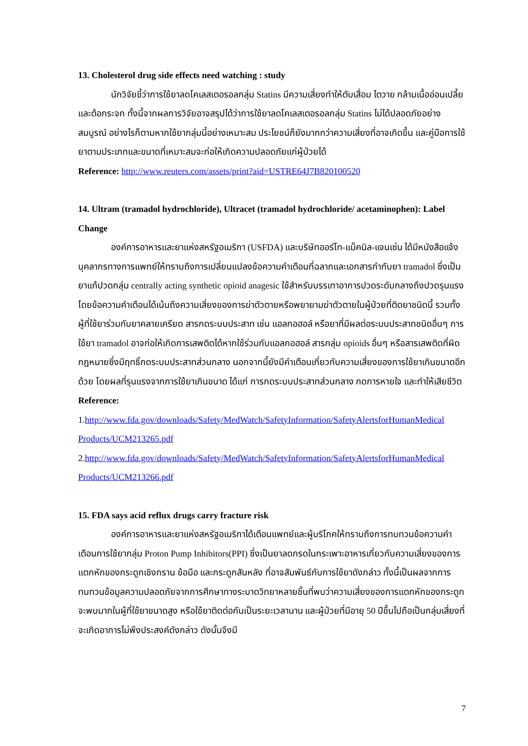13. Cholesterol drug side effects need watching : study
นักวิจัยชี้ว่าการใช้ยาลดโคเลสเตอรอลกลุ่ม Statins มีความเสี่ยงทำให้ตับเสื่อม ไตวาย กล้ามเนื้ออ่อนเปลี้ย และต้อกระจก ทั้งนี้จากผลการวิจัยอาจสรุปได้ว่าการใช้ยาลดโคเลสเตอรอลกลุ่ม Statins ไม่ได้ปลอดภัยอย่างสมบูรณ์ อย่างไรก็ตามหากใช้ยากลุ่มนี้อย่างเหมาะสม ประโยชน์ก็ยังมากกว่าความเสี่ยงที่อาจเกิดขึ้น และคู่มือการใช้ยาตามประเภทและขนาดที่เหมาะสมจะก่อให้เกิดความปลอดภัยแก่ผู้ป่วยได้
Reference: http://www.reuters.com/assets/print?aid=USTRE64J7B820100520
14. Ultram (tramadol hydrochloride), Ultracet (tramadol hydrochloride/ acetaminophen): Label Change
องค์การอาหารและยาแห่งสหรัฐอเมริกา (USFDA) และบริษัทออร์โท-แม็คนิล-แจนเซ่น ได้มีหนังสือแจ้งบุคลากรทางการแพทย์ให้ทราบถึงการเปลี่ยนแปลงข้อความคำเตือนที่ฉลากและเอกสารกำกับยา tramadol ซึ่งเป็นยาแก้ปวดกลุ่ม centrally acting synthetic opioid anagesic ใช้สำหรับบรรเทาอาการปวดระดับกลางถึงปวดรุนแรง โดยข้อความคำเตือนได้เน้นถึงความเสี่ยงของการฆ่าตัวตายหรือพยายามฆ่าตัวตายในผู้ป่วยที่ติดยาชนิดนี้ รวมทั้งผู้ที่ใช้ยาร่วมกับยาคลายเครียด สารกดระบบประสาท เช่น แอลกอฮอล์ หรือยาที่มีผลต่อระบบประสาทชนิดอื่นๆ การใช้ยา tramadol อาจก่อให้เกิดการเสพติดได้หากใช้ร่วมกับแอลกอฮอล์ สารกลุ่ม opioids อื่นๆ หรือสารเสพติดที่ผิดกฎหมายซึ่งมีฤทธิ์กดระบบประสาทส่วนกลาง นอกจากนี้ยังมีคำเตือนเกี่ยวกับความเสี่ยงของการใช้ยาเกินขนาดอีกด้วย โดยผลที่รุนแรงจากการใช้ยาเกินขนาด ได้แก่ การกดระบบประสาทส่วนกลาง กดการหายใจ และทำให้เสียชีวิต
Reference:
1.http://www.fda.gov/downloads/Safety/MedWatch/SafetyInformation/SafetyAlertsforHumanMedical Products/UCM213265.pdf
2.http://www.fda.gov/downloads/Safety/MedWatch/SafetyInformation/SafetyAlertsforHumanMedical Products/UCM213266.pdf
15. FDA says acid reflux drugs carry fracture risk
องค์การอาหารและยาแห่งสหรัฐอเมริกาได้เตือนแพทย์และผู้บริโภคให้ทราบถึงการทบทวนข้อความคำเตือนการใช้ยากลุ่ม Proton Pump Inhibitors(PPI) ซึ่งเป็นยาลดกรดในกระเพาะอาหารเกี่ยวกับความเสี่ยงของการแตกหักของกระดูกเชิงกราน ข้อมือ และกระดูกสันหลัง ที่อาจสัมพันธ์กับการใช้ยาดังกล่าว ทั้งนี้เป็นผลจากการทบทวนข้อมูลความปลอดภัยจากการศึกษาทางระบาดวิทยาหลายชิ้นที่พบว่าความเสี่ยงของการแตกหักของกระดูกจะพบมากในผู้ที่ใช้ยาขนาดสูง หรือใช้ยาติดต่อกันเป็นระยะเวลานาน และผู้ป่วยที่มีอายุ 50 ปีขึ้นไปถือเป็นกลุ่มเสี่ยงที่จะเกิดอาการไม่พึงประสงค์ดังกล่าว ดังนั้นจึงมี
7